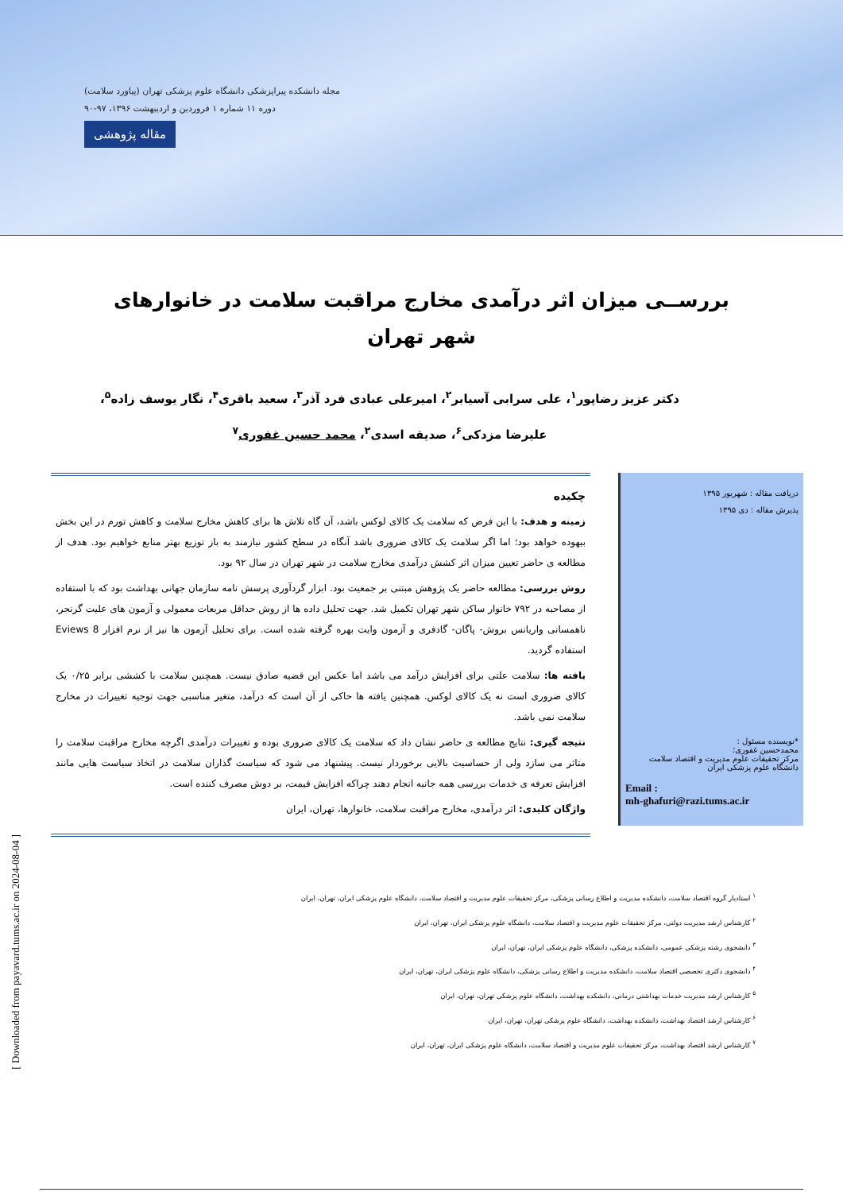مجله دانشکده پیراپزشکی دانشگاه علوم پزشکی تهران (پیاورد سلامت)
دوره ۱۱ شماره ۱ فروردین و اردیبهشت ۱۳۹۶، ۹۷-۹۰
مقاله پژوهشی
بررســی میزان اثر درآمدی مخارج مراقبت سلامت در خانوارهای شهر تهران
دکتر عزیز رضاپور<sup>۱</sup>، علی سرابی آسیابر<sup>۲</sup>، امیرعلی عبادی فرد آذر<sup>۳</sup>، سعید باقری<sup>۴</sup>، نگار یوسف زاده<sup>۵</sup>، علیرضا مزدکی<sup>۶</sup>، صدیقه اسدی<sup>۲</sup>، محمد حسین غفوری<sup>۷</sup>
دریافت مقاله : شهریور ۱۳۹۵
پذیرش مقاله : دی ۱۳۹۵
*نویسنده مسئول :
محمدحسین غفوری؛
مرکز تحقیقات علوم مدیریت و اقتصاد سلامت دانشگاه علوم پزشکی ایران
Email :
mh-ghafuri@razi.tums.ac.ir
چکیده
زمینه و هدف: با این فرض که سلامت یک کالای لوکس باشد، آن گاه تلاش ها برای کاهش مخارج سلامت و کاهش تورم در این بخش بیهوده خواهد بود؛ اما اگر سلامت یک کالای ضروری باشد آنگاه در سطح کشور نیازمند به باز توزیع بهتر منابع خواهیم بود. هدف از مطالعه ی حاضر تعیین میزان اثر کشش درآمدی مخارج سلامت در شهر تهران در سال ۹۲ بود.
روش بررسی: مطالعه حاضر یک پژوهش مبتنی بر جمعیت بود. ابزار گردآوری پرسش نامه سازمان جهانی بهداشت بود که با استفاده از مصاحبه در ۷۹۲ خانوار ساکن شهر تهران تکمیل شد. جهت تحلیل داده ها از روش حداقل مربعات معمولی و آزمون های علیت گرنجر، ناهمسانی واریانس بروش- پاگان- گادفری و آزمون وایت بهره گرفته شده است. برای تحلیل آزمون ها نیز از نرم افزار Eviews 8 استفاده گردید.
یافته ها: سلامت علتی برای افزایش درآمد می باشد اما عکس این قضیه صادق نیست. همچنین سلامت با کششی برابر ۰/۲۵ یک کالای ضروری است نه یک کالای لوکس. همچنین یافته ها حاکی از آن است که درآمد، متغیر مناسبی جهت توجیه تغییرات در مخارج سلامت نمی باشد.
نتیجه گیری: نتایج مطالعه ی حاضر نشان داد که سلامت یک کالای ضروری بوده و تغییرات درآمدی اگرچه مخارج مراقبت سلامت را متاثر می سازد ولی از حساسیت بالایی برخوردار نیست. پیشنهاد می شود که سیاست گذاران سلامت در اتخاذ سیاست هایی مانند افزایش تعرفه ی خدمات بررسی همه جانبه انجام دهند چراکه افزایش قیمت، بر دوش مصرف کننده است.
واژگان کلیدی: اثر درآمدی، مخارج مراقبت سلامت، خانوارها، تهران، ایران
<sup>۱</sup> استادیار گروه اقتصاد سلامت، دانشکده مدیریت و اطلاع رسانی پزشکی، مرکز تحقیقات علوم مدیریت و اقتصاد سلامت، دانشگاه علوم پزشکی ایران، تهران، ایران
<sup>۲</sup> کارشناس ارشد مدیریت دولتی، مرکز تحقیقات علوم مدیریت و اقتصاد سلامت، دانشگاه علوم پزشکی ایران، تهران، ایران
<sup>۳</sup> دانشجوی رشته پزشکی عمومی، دانشکده پزشکی، دانشگاه علوم پزشکی ایران، تهران، ایران
<sup>۴</sup> دانشجوی دکتری تخصصی اقتصاد سلامت، دانشکده مدیریت و اطلاع رسانی پزشکی، دانشگاه علوم پزشکی ایران، تهران، ایران
<sup>۵</sup> کارشناس ارشد مدیریت خدمات بهداشتی درمانی، دانشکده بهداشت، دانشگاه علوم پزشکی تهران، تهران، ایران
<sup>۶</sup> کارشناس ارشد اقتصاد بهداشت، دانشکده بهداشت، دانشگاه علوم پزشکی تهران، تهران، ایران
<sup>۷</sup> کارشناس ارشد اقتصاد بهداشت، مرکز تحقیقات علوم مدیریت و اقتصاد سلامت، دانشگاه علوم پزشکی ایران، تهران، ایران
[ Downloaded from payavard.tums.ac.ir on 2024-08-04 ]